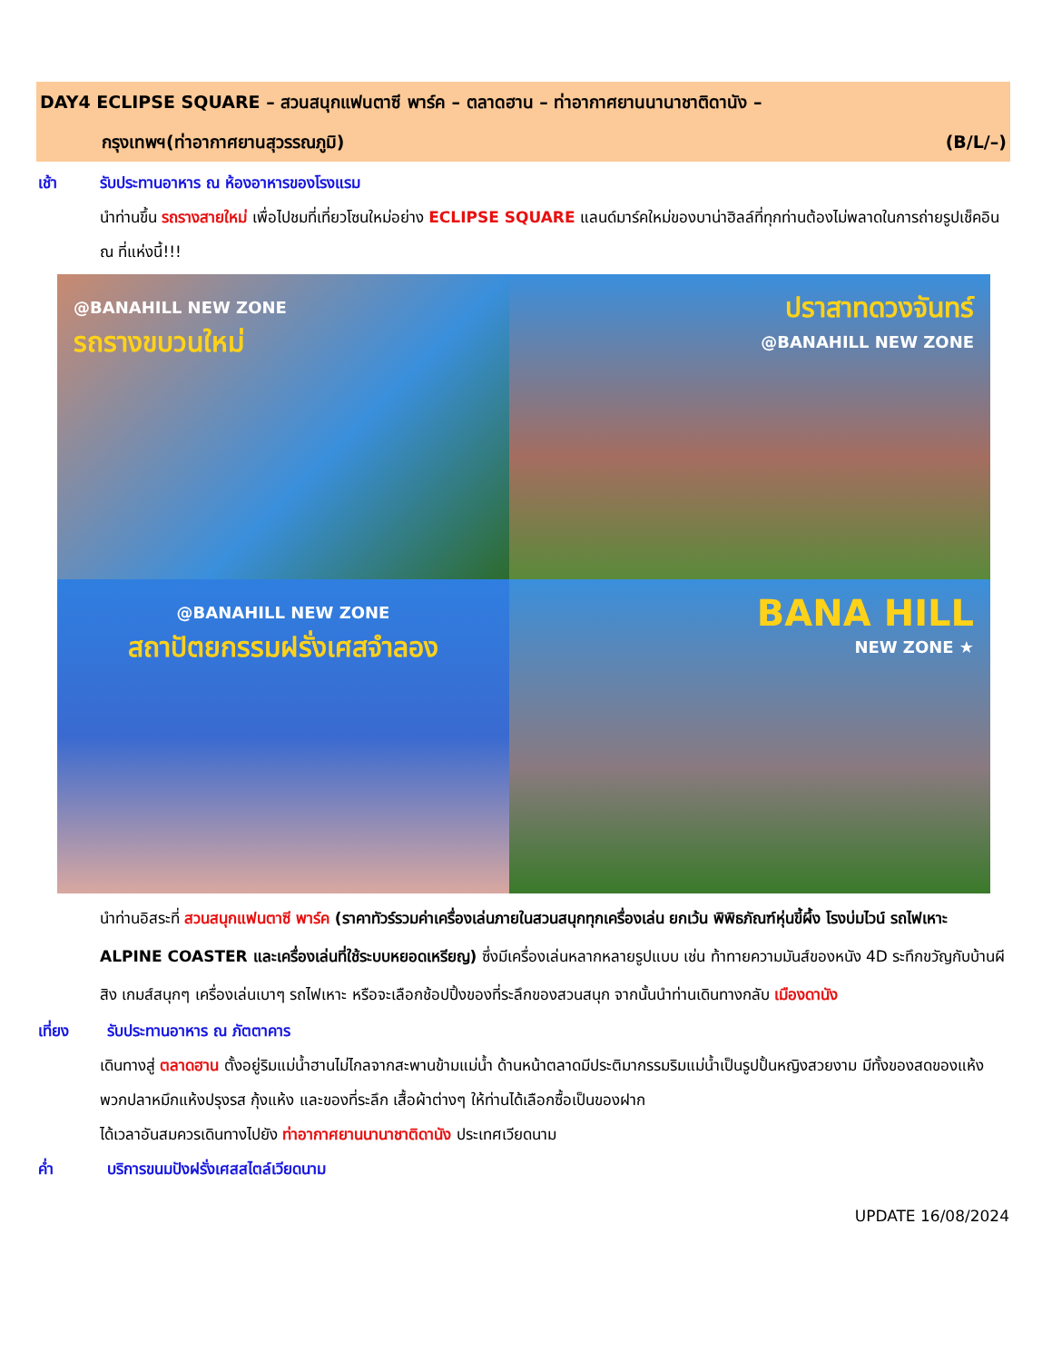DAY4 ECLIPSE SQUARE – สวนสนุกแฟนตาซี พาร์ค – ตลาดฮาน – ท่าอากาศยานนานาชาติดานัง –
กรุงเทพฯ(ท่าอากาศยานสุวรรณภูมิ) (B/L/–)
เช้า รับประทานอาหาร ณ ห้องอาหารของโรงแรม
นำท่านขึ้น รถรางสายใหม่ เพื่อไปชมที่เที่ยวโซนใหม่อย่าง ECLIPSE SQUARE แลนด์มาร์คใหม่ของบาน่าฮิลล์ที่ทุกท่านต้องไม่พลาดในการถ่ายรูปเช็คอิน ณ ที่แห่งนี้!!!
@BANAHILL NEW ZONE
รถรางขบวนใหม่
ปราสาทดวงจันทร์
@BANAHILL NEW ZONE
@BANAHILL NEW ZONE
สถาปัตยกรรมฝรั่งเศสจำลอง
BANA HILL
NEW ZONE ★
นำท่านอิสระที่ สวนสนุกแฟนตาซี พาร์ค (ราคาทัวร์รวมค่าเครื่องเล่นภายในสวนสนุกทุกเครื่องเล่น ยกเว้น พิพิธภัณฑ์หุ่นขี้ผึ้ง โรงบ่มไวน์ รถไฟเหาะ ALPINE COASTER และเครื่องเล่นที่ใช้ระบบหยอดเหรียญ) ซึ่งมีเครื่องเล่นหลากหลายรูปแบบ เช่น ท้าทายความมันส์ของหนัง 4D ระทึกขวัญกับบ้านผีสิง เกมส์สนุกๆ เครื่องเล่นเบาๆ รถไฟเหาะ หรือจะเลือกช้อปปิ้งของที่ระลึกของสวนสนุก จากนั้นนำท่านเดินทางกลับ เมืองดานัง
เที่ยง รับประทานอาหาร ณ ภัตตาคาร
เดินทางสู่ ตลาดฮาน ตั้งอยู่ริมแม่น้ำฮานไม่ไกลจากสะพานข้ามแม่น้ำ ด้านหน้าตลาดมีประติมากรรมริมแม่น้ำเป็นรูปปั้นหญิงสวยงาม มีทั้งของสดของแห้ง พวกปลาหมึกแห้งปรุงรส กุ้งแห้ง และของที่ระลึก เสื้อผ้าต่างๆ ให้ท่านได้เลือกซื้อเป็นของฝาก
ได้เวลาอันสมควรเดินทางไปยัง ท่าอากาศยานนานาชาติดานัง ประเทศเวียดนาม
ค่ำ บริการขนมปังฝรั่งเศสสไตล์เวียดนาม
UPDATE 16/08/2024